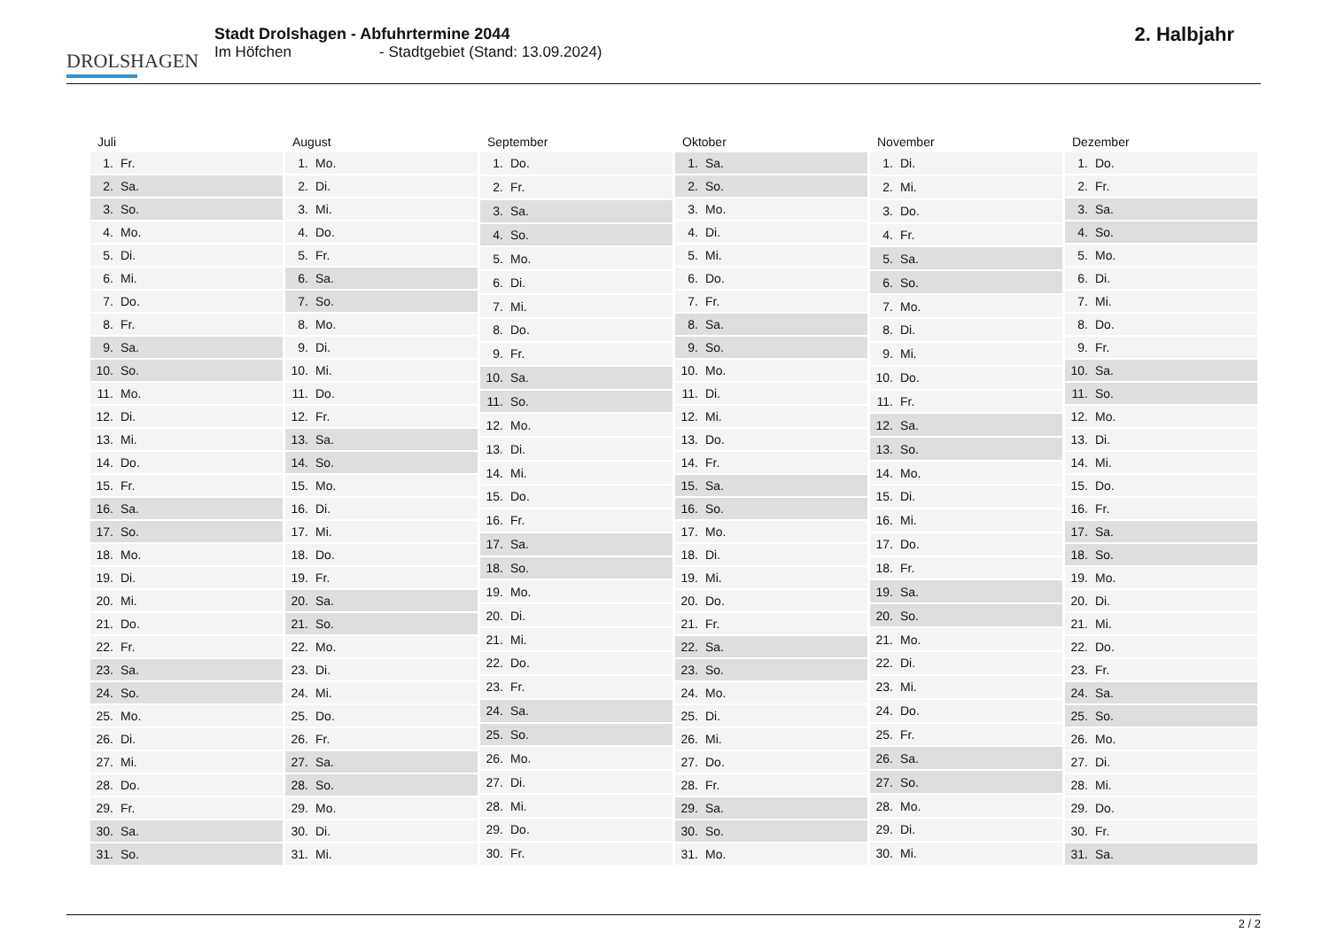DROLSHAGEN
Stadt Drolshagen - Abfuhrtermine 2044
Im Höfchen - Stadtgebiet (Stand: 13.09.2024)
2. Halbjahr
Juli
| 1. | Fr. |
| 2. | Sa. |
| 3. | So. |
| 4. | Mo. |
| 5. | Di. |
| 6. | Mi. |
| 7. | Do. |
| 8. | Fr. |
| 9. | Sa. |
| 10. | So. |
| 11. | Mo. |
| 12. | Di. |
| 13. | Mi. |
| 14. | Do. |
| 15. | Fr. |
| 16. | Sa. |
| 17. | So. |
| 18. | Mo. |
| 19. | Di. |
| 20. | Mi. |
| 21. | Do. |
| 22. | Fr. |
| 23. | Sa. |
| 24. | So. |
| 25. | Mo. |
| 26. | Di. |
| 27. | Mi. |
| 28. | Do. |
| 29. | Fr. |
| 30. | Sa. |
| 31. | So. |
August
| 1. | Mo. |
| 2. | Di. |
| 3. | Mi. |
| 4. | Do. |
| 5. | Fr. |
| 6. | Sa. |
| 7. | So. |
| 8. | Mo. |
| 9. | Di. |
| 10. | Mi. |
| 11. | Do. |
| 12. | Fr. |
| 13. | Sa. |
| 14. | So. |
| 15. | Mo. |
| 16. | Di. |
| 17. | Mi. |
| 18. | Do. |
| 19. | Fr. |
| 20. | Sa. |
| 21. | So. |
| 22. | Mo. |
| 23. | Di. |
| 24. | Mi. |
| 25. | Do. |
| 26. | Fr. |
| 27. | Sa. |
| 28. | So. |
| 29. | Mo. |
| 30. | Di. |
| 31. | Mi. |
September
| 1. | Do. |
| 2. | Fr. |
| 3. | Sa. |
| 4. | So. |
| 5. | Mo. |
| 6. | Di. |
| 7. | Mi. |
| 8. | Do. |
| 9. | Fr. |
| 10. | Sa. |
| 11. | So. |
| 12. | Mo. |
| 13. | Di. |
| 14. | Mi. |
| 15. | Do. |
| 16. | Fr. |
| 17. | Sa. |
| 18. | So. |
| 19. | Mo. |
| 20. | Di. |
| 21. | Mi. |
| 22. | Do. |
| 23. | Fr. |
| 24. | Sa. |
| 25. | So. |
| 26. | Mo. |
| 27. | Di. |
| 28. | Mi. |
| 29. | Do. |
| 30. | Fr. |
Oktober
| 1. | Sa. |
| 2. | So. |
| 3. | Mo. |
| 4. | Di. |
| 5. | Mi. |
| 6. | Do. |
| 7. | Fr. |
| 8. | Sa. |
| 9. | So. |
| 10. | Mo. |
| 11. | Di. |
| 12. | Mi. |
| 13. | Do. |
| 14. | Fr. |
| 15. | Sa. |
| 16. | So. |
| 17. | Mo. |
| 18. | Di. |
| 19. | Mi. |
| 20. | Do. |
| 21. | Fr. |
| 22. | Sa. |
| 23. | So. |
| 24. | Mo. |
| 25. | Di. |
| 26. | Mi. |
| 27. | Do. |
| 28. | Fr. |
| 29. | Sa. |
| 30. | So. |
| 31. | Mo. |
November
| 1. | Di. |
| 2. | Mi. |
| 3. | Do. |
| 4. | Fr. |
| 5. | Sa. |
| 6. | So. |
| 7. | Mo. |
| 8. | Di. |
| 9. | Mi. |
| 10. | Do. |
| 11. | Fr. |
| 12. | Sa. |
| 13. | So. |
| 14. | Mo. |
| 15. | Di. |
| 16. | Mi. |
| 17. | Do. |
| 18. | Fr. |
| 19. | Sa. |
| 20. | So. |
| 21. | Mo. |
| 22. | Di. |
| 23. | Mi. |
| 24. | Do. |
| 25. | Fr. |
| 26. | Sa. |
| 27. | So. |
| 28. | Mo. |
| 29. | Di. |
| 30. | Mi. |
Dezember
| 1. | Do. |
| 2. | Fr. |
| 3. | Sa. |
| 4. | So. |
| 5. | Mo. |
| 6. | Di. |
| 7. | Mi. |
| 8. | Do. |
| 9. | Fr. |
| 10. | Sa. |
| 11. | So. |
| 12. | Mo. |
| 13. | Di. |
| 14. | Mi. |
| 15. | Do. |
| 16. | Fr. |
| 17. | Sa. |
| 18. | So. |
| 19. | Mo. |
| 20. | Di. |
| 21. | Mi. |
| 22. | Do. |
| 23. | Fr. |
| 24. | Sa. |
| 25. | So. |
| 26. | Mo. |
| 27. | Di. |
| 28. | Mi. |
| 29. | Do. |
| 30. | Fr. |
| 31. | Sa. |
2 / 2